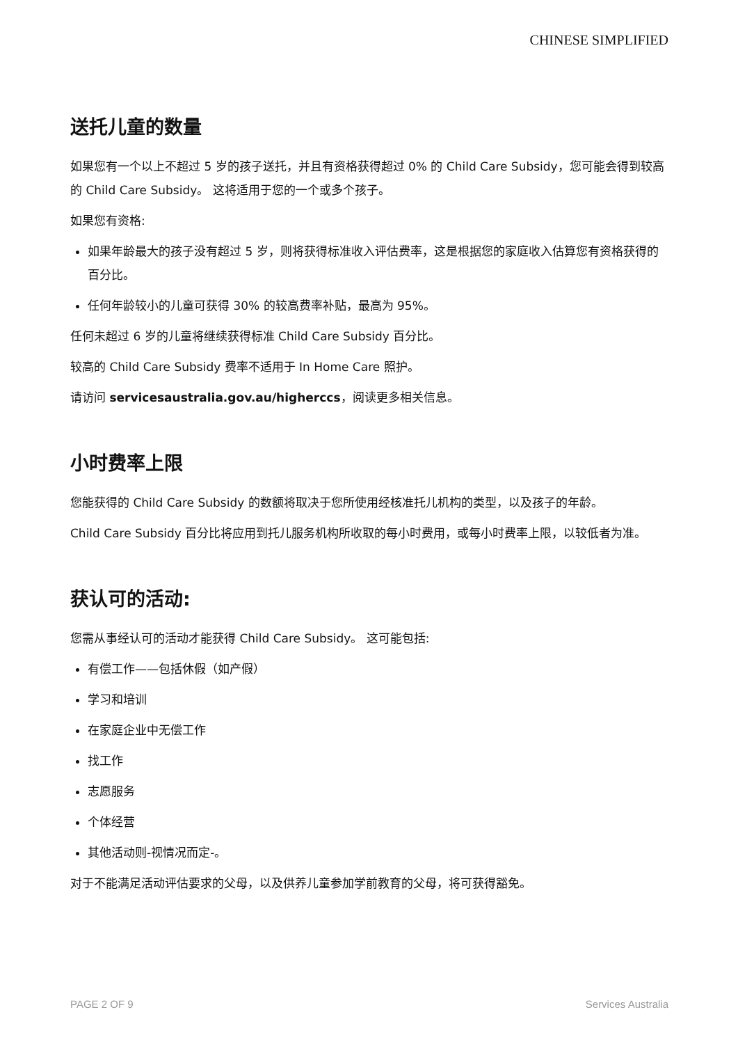CHINESE SIMPLIFIED
送托儿童的数量
如果您有一个以上不超过 5 岁的孩子送托，并且有资格获得超过 0% 的 Child Care Subsidy，您可能会得到较高的 Child Care Subsidy。 这将适用于您的一个或多个孩子。
如果您有资格:
如果年龄最大的孩子没有超过 5 岁，则将获得标准收入评估费率，这是根据您的家庭收入估算您有资格获得的百分比。
任何年龄较小的儿童可获得 30% 的较高费率补贴，最高为 95%。
任何未超过 6 岁的儿童将继续获得标准 Child Care Subsidy 百分比。
较高的 Child Care Subsidy 费率不适用于 In Home Care 照护。
请访问 servicesaustralia.gov.au/higherccs，阅读更多相关信息。
小时费率上限
您能获得的 Child Care Subsidy 的数额将取决于您所使用经核准托儿机构的类型，以及孩子的年龄。
Child Care Subsidy 百分比将应用到托儿服务机构所收取的每小时费用，或每小时费率上限，以较低者为准。
获认可的活动:
您需从事经认可的活动才能获得 Child Care Subsidy。 这可能包括:
有偿工作——包括休假（如产假）
学习和培训
在家庭企业中无偿工作
找工作
志愿服务
个体经营
其他活动则-视情况而定-。
对于不能满足活动评估要求的父母，以及供养儿童参加学前教育的父母，将可获得豁免。
PAGE 2 OF 9 Services Australia